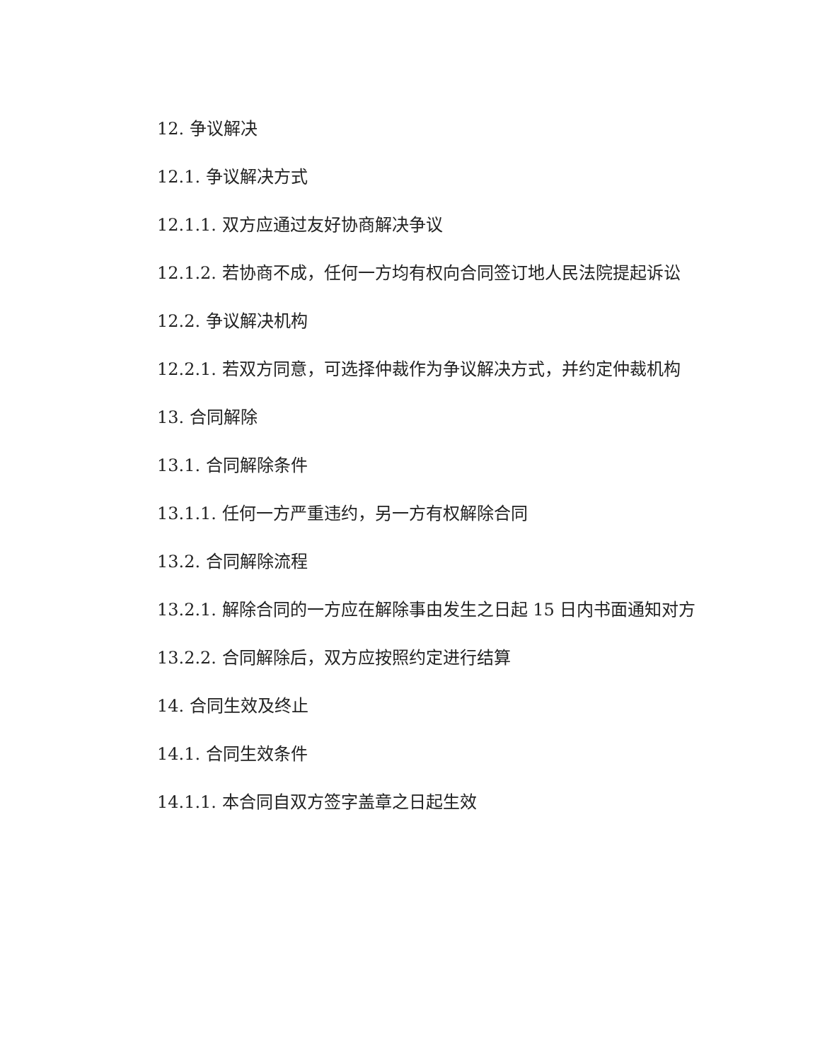12. 争议解决
12.1. 争议解决方式
12.1.1. 双方应通过友好协商解决争议
12.1.2. 若协商不成，任何一方均有权向合同签订地人民法院提起诉讼
12.2. 争议解决机构
12.2.1. 若双方同意，可选择仲裁作为争议解决方式，并约定仲裁机构
13. 合同解除
13.1. 合同解除条件
13.1.1. 任何一方严重违约，另一方有权解除合同
13.2. 合同解除流程
13.2.1. 解除合同的一方应在解除事由发生之日起 15 日内书面通知对方
13.2.2. 合同解除后，双方应按照约定进行结算
14. 合同生效及终止
14.1. 合同生效条件
14.1.1. 本合同自双方签字盖章之日起生效